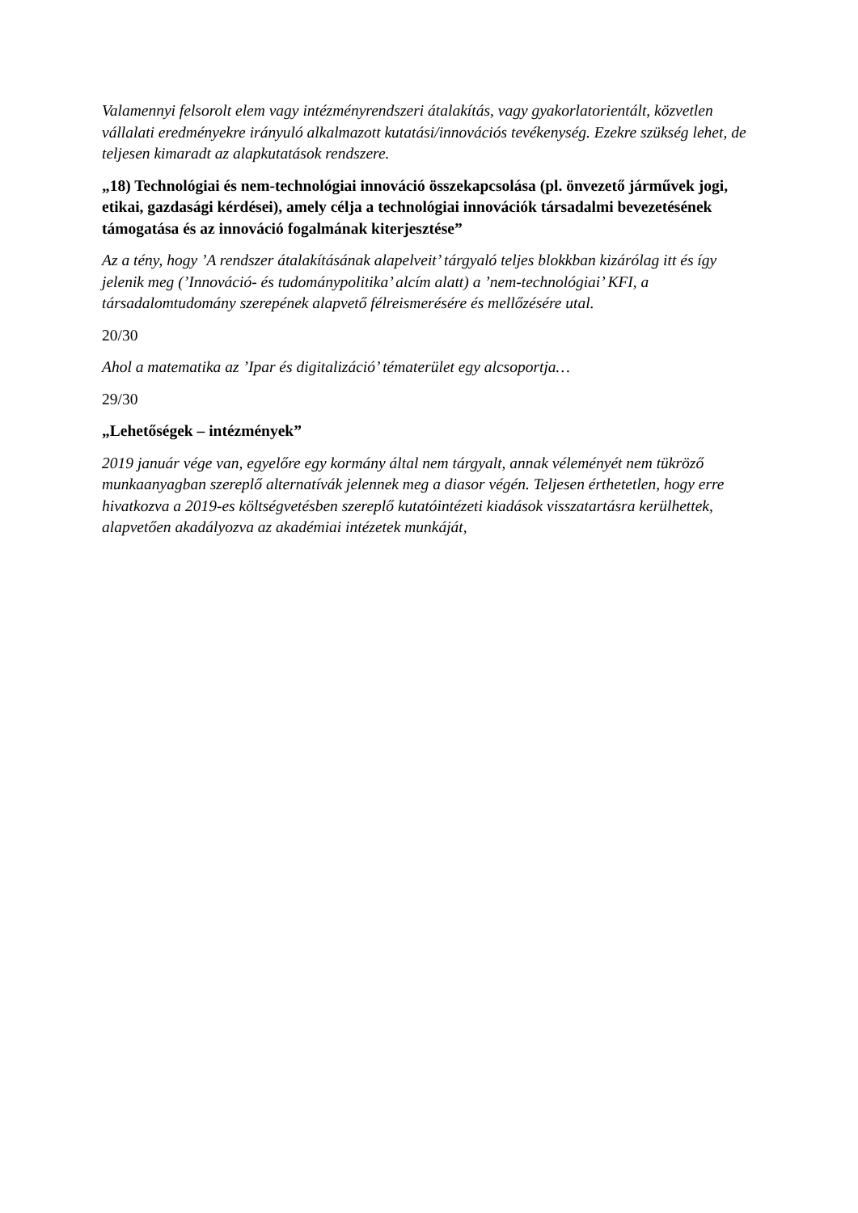Valamennyi felsorolt elem vagy intézményrendszeri átalakítás, vagy gyakorlatorientált, közvetlen vállalati eredményekre irányuló alkalmazott kutatási/innovációs tevékenység. Ezekre szükség lehet, de teljesen kimaradt az alapkutatások rendszere.
„18) Technológiai és nem-technológiai innováció összekapcsolása (pl. önvezető járművek jogi, etikai, gazdasági kérdései), amely célja a technológiai innovációk társadalmi bevezetésének támogatása és az innováció fogalmának kiterjesztése”
Az a tény, hogy ’A rendszer átalakításának alapelveit’ tárgyaló teljes blokkban kizárólag itt és így jelenik meg (’Innováció- és tudománypolitika’ alcím alatt) a ’nem-technológiai’ KFI, a társadalomtudomány szerepének alapvető félreismerésére és mellőzésére utal.
20/30
Ahol a matematika az ’Ipar és digitalizáció’ tématerület egy alcsoportja…
29/30
„Lehetőségek – intézmények”
2019 január vége van, egyelőre egy kormány által nem tárgyalt, annak véleményét nem tükröző munkaanyagban szereplő alternatívák jelennek meg a diasor végén. Teljesen érthetetlen, hogy erre hivatkozva a 2019-es költségvetésben szereplő kutatóintézeti kiadások visszatartásra kerülhettek, alapvetően akadályozva az akadémiai intézetek munkáját,